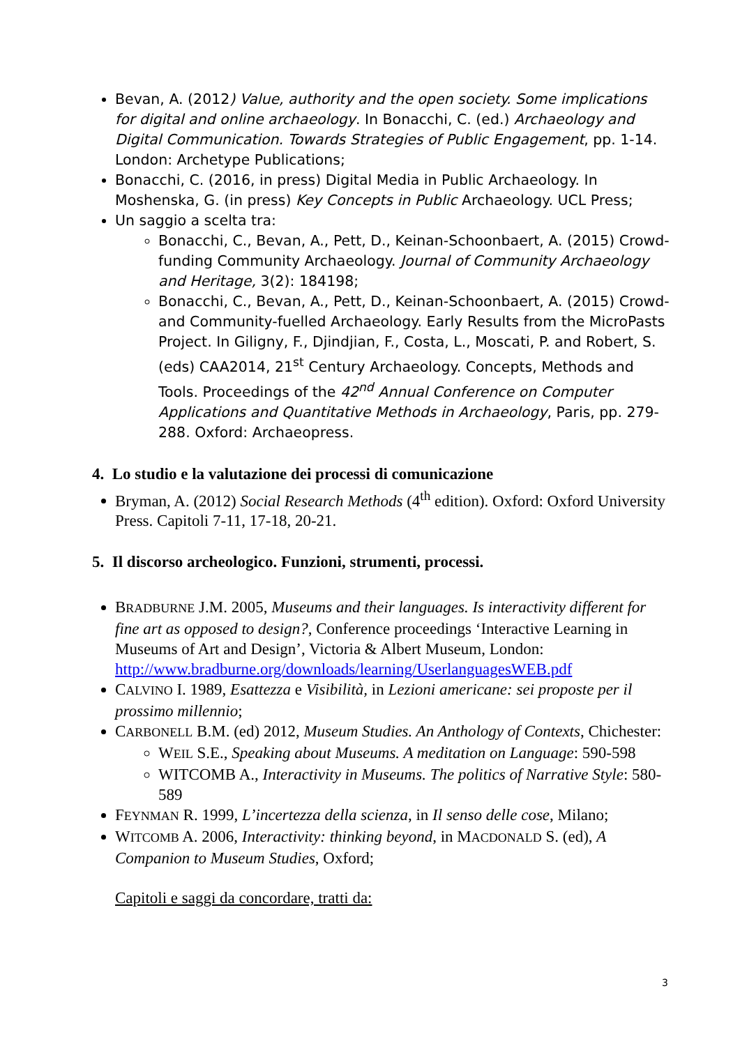Bevan, A. (2012) Value, authority and the open society. Some implications for digital and online archaeology. In Bonacchi, C. (ed.) Archaeology and Digital Communication. Towards Strategies of Public Engagement, pp. 1-14. London: Archetype Publications;
Bonacchi, C. (2016, in press) Digital Media in Public Archaeology. In Moshenska, G. (in press) Key Concepts in Public Archaeology. UCL Press;
Un saggio a scelta tra:
Bonacchi, C., Bevan, A., Pett, D., Keinan-Schoonbaert, A. (2015) Crowd-funding Community Archaeology. Journal of Community Archaeology and Heritage, 3(2): 184198;
Bonacchi, C., Bevan, A., Pett, D., Keinan-Schoonbaert, A. (2015) Crowd- and Community-fuelled Archaeology. Early Results from the MicroPasts Project. In Giligny, F., Djindjian, F., Costa, L., Moscati, P. and Robert, S. (eds) CAA2014, 21<sup>st</sup> Century Archaeology. Concepts, Methods and Tools. Proceedings of the 42<sup>nd</sup> Annual Conference on Computer Applications and Quantitative Methods in Archaeology, Paris, pp. 279-288. Oxford: Archaeopress.
4. Lo studio e la valutazione dei processi di comunicazione
Bryman, A. (2012) Social Research Methods (4<sup>th</sup> edition). Oxford: Oxford University Press. Capitoli 7-11, 17-18, 20-21.
5. Il discorso archeologico. Funzioni, strumenti, processi.
BRADBURNE J.M. 2005, Museums and their languages. Is interactivity different for fine art as opposed to design?, Conference proceedings ‘Interactive Learning in Museums of Art and Design’, Victoria & Albert Museum, London: http://www.bradburne.org/downloads/learning/UserlanguagesWEB.pdf
CALVINO I. 1989, Esattezza e Visibilità, in Lezioni americane: sei proposte per il prossimo millennio;
CARBONELL B.M. (ed) 2012, Museum Studies. An Anthology of Contexts, Chichester:
WEIL S.E., Speaking about Museums. A meditation on Language: 590-598
WITCOMB A., Interactivity in Museums. The politics of Narrative Style: 580-589
FEYNMAN R. 1999, L’incertezza della scienza, in Il senso delle cose, Milano;
WITCOMB A. 2006, Interactivity: thinking beyond, in MACDONALD S. (ed), A Companion to Museum Studies, Oxford;
Capitoli e saggi da concordare, tratti da:
3